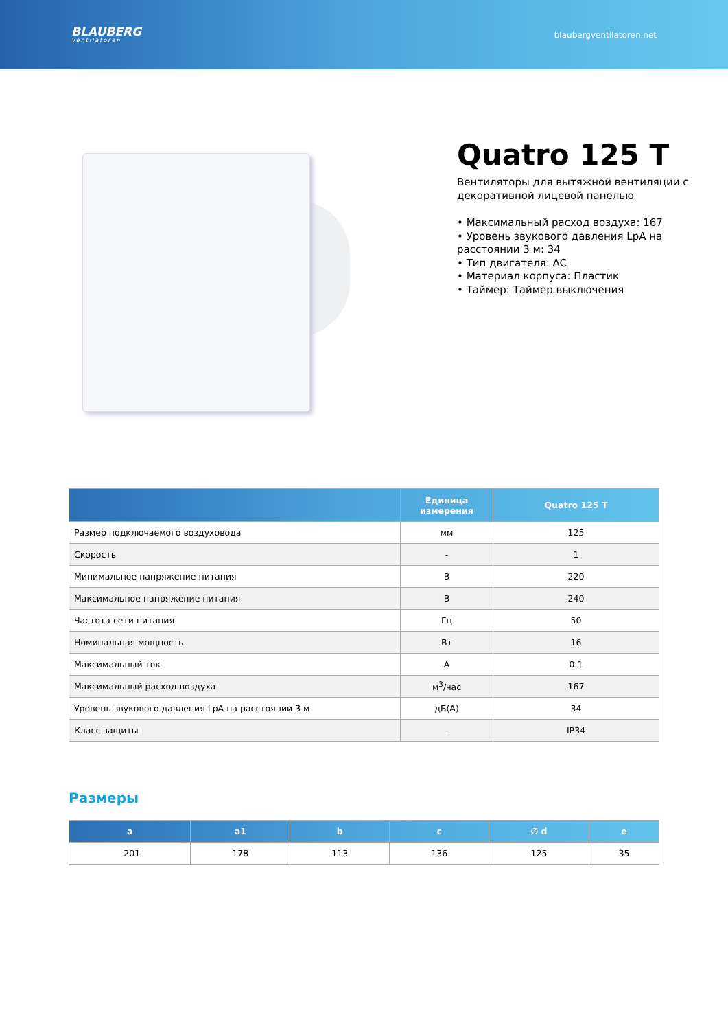BLAUBERG
Ventilatoren
blaubergventilatoren.net
Quatro 125 T
Вентиляторы для вытяжной вентиляции с декоративной лицевой панелью
• Максимальный расход воздуха: 167
• Уровень звукового давления LpA на расстоянии 3 м: 34
• Тип двигателя: AC
• Материал корпуса: Пластик
• Таймер: Таймер выключения
| | Единица измерения | Quatro 125 T |
| --- | --- | --- |
| Размер подключаемого воздуховода | мм | 125 |
| Скорость | - | 1 |
| Минимальное напряжение питания | В | 220 |
| Максимальное напряжение питания | В | 240 |
| Частота сети питания | Гц | 50 |
| Номинальная мощность | Вт | 16 |
| Максимальный ток | А | 0.1 |
| Максимальный расход воздуха | м<sup>3</sup>/час | 167 |
| Уровень звукового давления LpA на расстоянии 3 м | дБ(А) | 34 |
| Класс защиты | - | IP34 |
Размеры
| a | a1 | b | c | ∅ d | e |
| --- | --- | --- | --- | --- | --- |
| 201 | 178 | 113 | 136 | 125 | 35 |